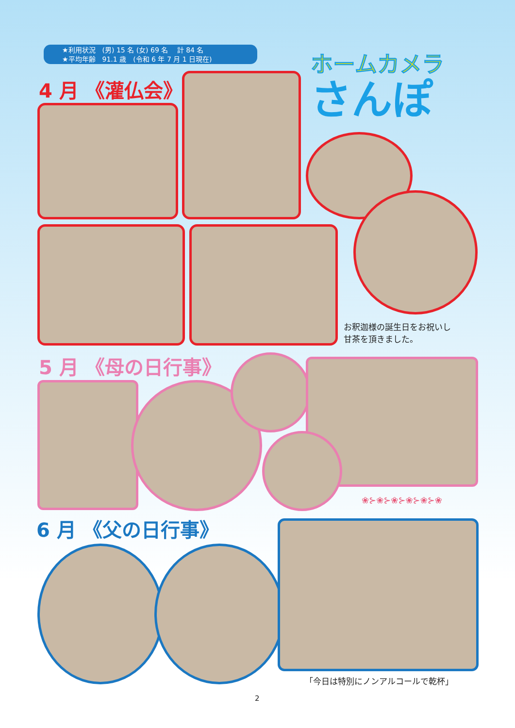★利用状況　(男) 15 名 (女) 69 名　 計 84 名
★平均年齢　91.1 歳　(令和 6 年 7 月 1 日現在)
ホームカメラ
さんぽ
4 月 《灌仏会》
お釈迦様の誕生日をお祝いし
甘茶を頂きました。
5 月 《母の日行事》
❀⊱❀⊱❀⊱❀⊱❀⊱❀
6 月 《父の日行事》
「今日は特別にノンアルコールで乾杯」
2